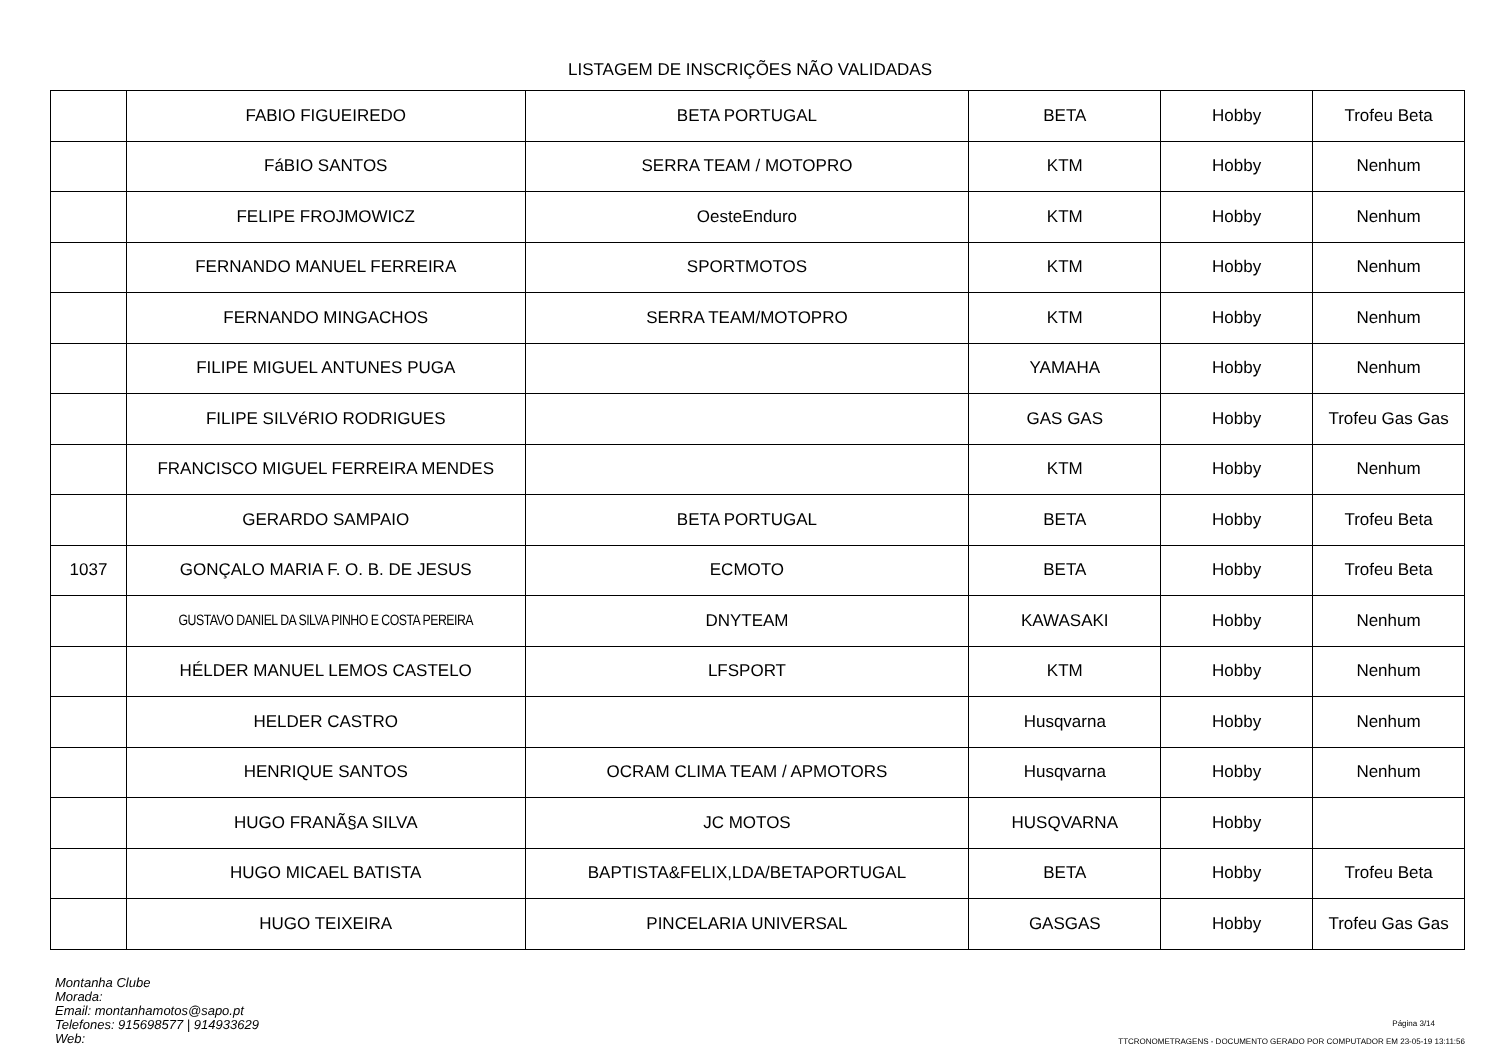LISTAGEM DE INSCRIÇÕES NÃO VALIDADAS
| | FABIO FIGUEIREDO | BETA PORTUGAL | BETA | Hobby | Trofeu Beta |
| | FáBIO SANTOS | SERRA TEAM / MOTOPRO | KTM | Hobby | Nenhum |
| | FELIPE FROJMOWICZ | OesteEnduro | KTM | Hobby | Nenhum |
| | FERNANDO MANUEL FERREIRA | SPORTMOTOS | KTM | Hobby | Nenhum |
| | FERNANDO MINGACHOS | SERRA TEAM/MOTOPRO | KTM | Hobby | Nenhum |
| | FILIPE MIGUEL ANTUNES PUGA | | YAMAHA | Hobby | Nenhum |
| | FILIPE SILVéRIO RODRIGUES | | GAS GAS | Hobby | Trofeu Gas Gas |
| | FRANCISCO MIGUEL FERREIRA MENDES | | KTM | Hobby | Nenhum |
| | GERARDO SAMPAIO | BETA PORTUGAL | BETA | Hobby | Trofeu Beta |
| 1037 | GONÇALO MARIA F. O. B. DE JESUS | ECMOTO | BETA | Hobby | Trofeu Beta |
| | GUSTAVO DANIEL DA SILVA PINHO E COSTA PEREIRA | DNYTEAM | KAWASAKI | Hobby | Nenhum |
| | HÉLDER MANUEL LEMOS CASTELO | LFSPORT | KTM | Hobby | Nenhum |
| | HELDER CASTRO | | Husqvarna | Hobby | Nenhum |
| | HENRIQUE SANTOS | OCRAM CLIMA TEAM / APMOTORS | Husqvarna | Hobby | Nenhum |
| | HUGO FRANÃ§A SILVA | JC MOTOS | HUSQVARNA | Hobby | |
| | HUGO MICAEL BATISTA | BAPTISTA&FELIX,LDA/BETAPORTUGAL | BETA | Hobby | Trofeu Beta |
| | HUGO TEIXEIRA | PINCELARIA UNIVERSAL | GASGAS | Hobby | Trofeu Gas Gas |
Montanha Clube
Morada:
Email: montanhamotos@sapo.pt
Telefones: 915698577 | 914933629
Web:
Página 3/14
TTCRONOMETRAGENS - DOCUMENTO GERADO POR COMPUTADOR EM 23-05-19 13:11:56